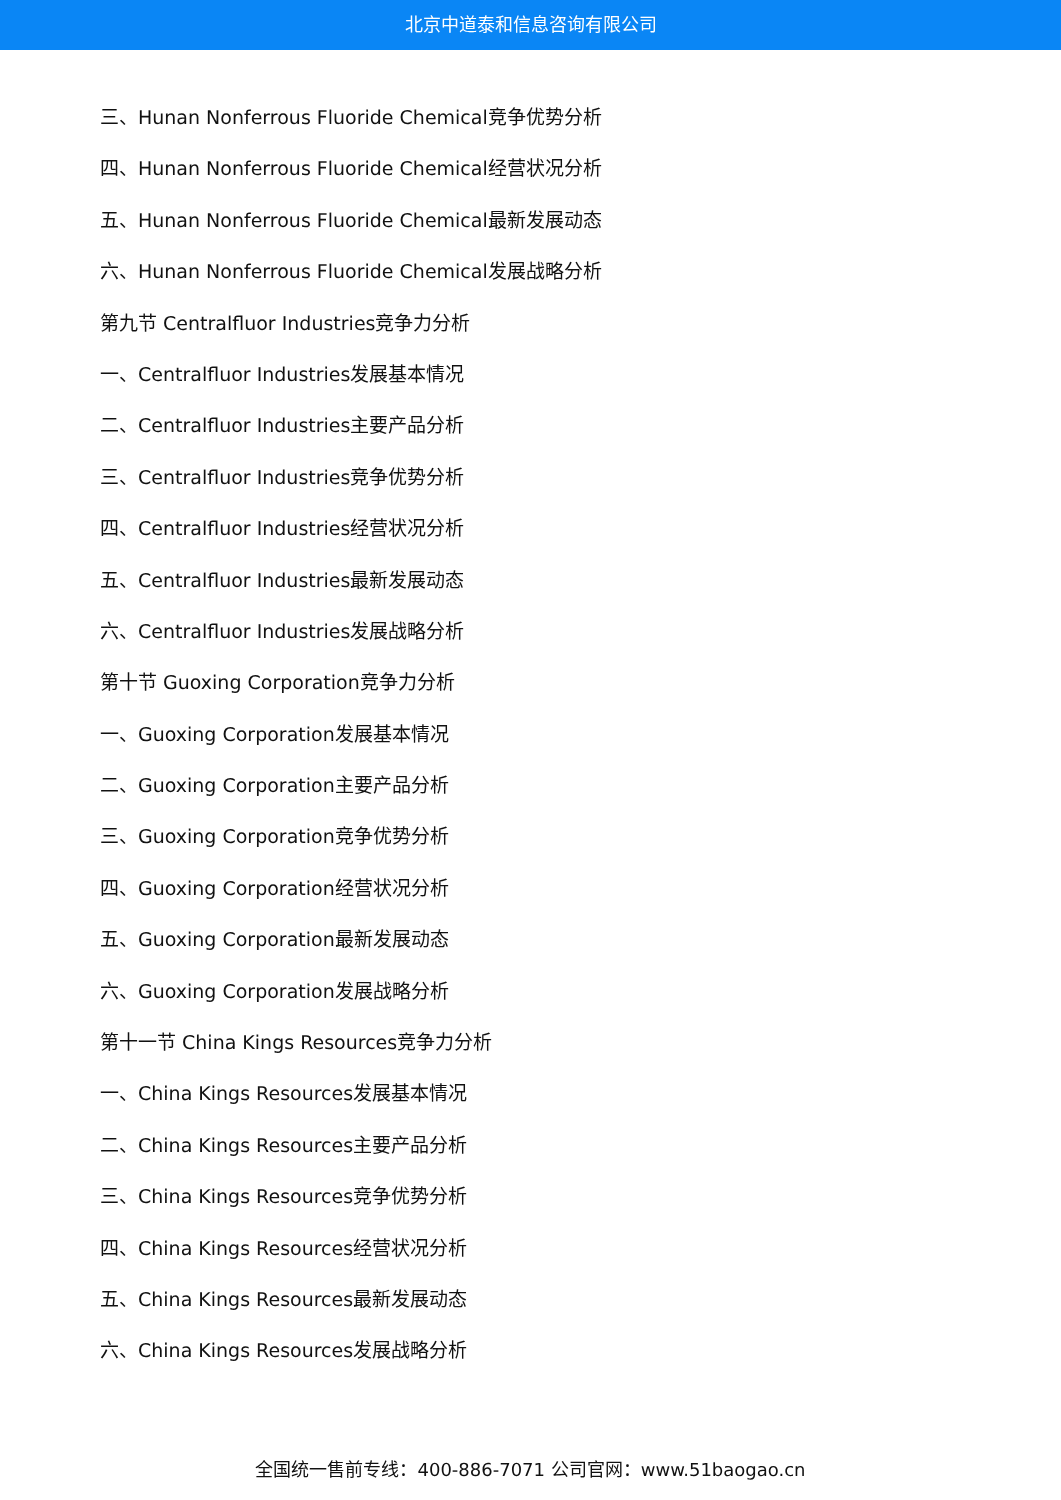北京中道泰和信息咨询有限公司
三、Hunan Nonferrous Fluoride Chemical竞争优势分析
四、Hunan Nonferrous Fluoride Chemical经营状况分析
五、Hunan Nonferrous Fluoride Chemical最新发展动态
六、Hunan Nonferrous Fluoride Chemical发展战略分析
第九节 Centralfluor Industries竞争力分析
一、Centralfluor Industries发展基本情况
二、Centralfluor Industries主要产品分析
三、Centralfluor Industries竞争优势分析
四、Centralfluor Industries经营状况分析
五、Centralfluor Industries最新发展动态
六、Centralfluor Industries发展战略分析
第十节 Guoxing Corporation竞争力分析
一、Guoxing Corporation发展基本情况
二、Guoxing Corporation主要产品分析
三、Guoxing Corporation竞争优势分析
四、Guoxing Corporation经营状况分析
五、Guoxing Corporation最新发展动态
六、Guoxing Corporation发展战略分析
第十一节 China Kings Resources竞争力分析
一、China Kings Resources发展基本情况
二、China Kings Resources主要产品分析
三、China Kings Resources竞争优势分析
四、China Kings Resources经营状况分析
五、China Kings Resources最新发展动态
六、China Kings Resources发展战略分析
全国统一售前专线：400-886-7071 公司官网：www.51baogao.cn